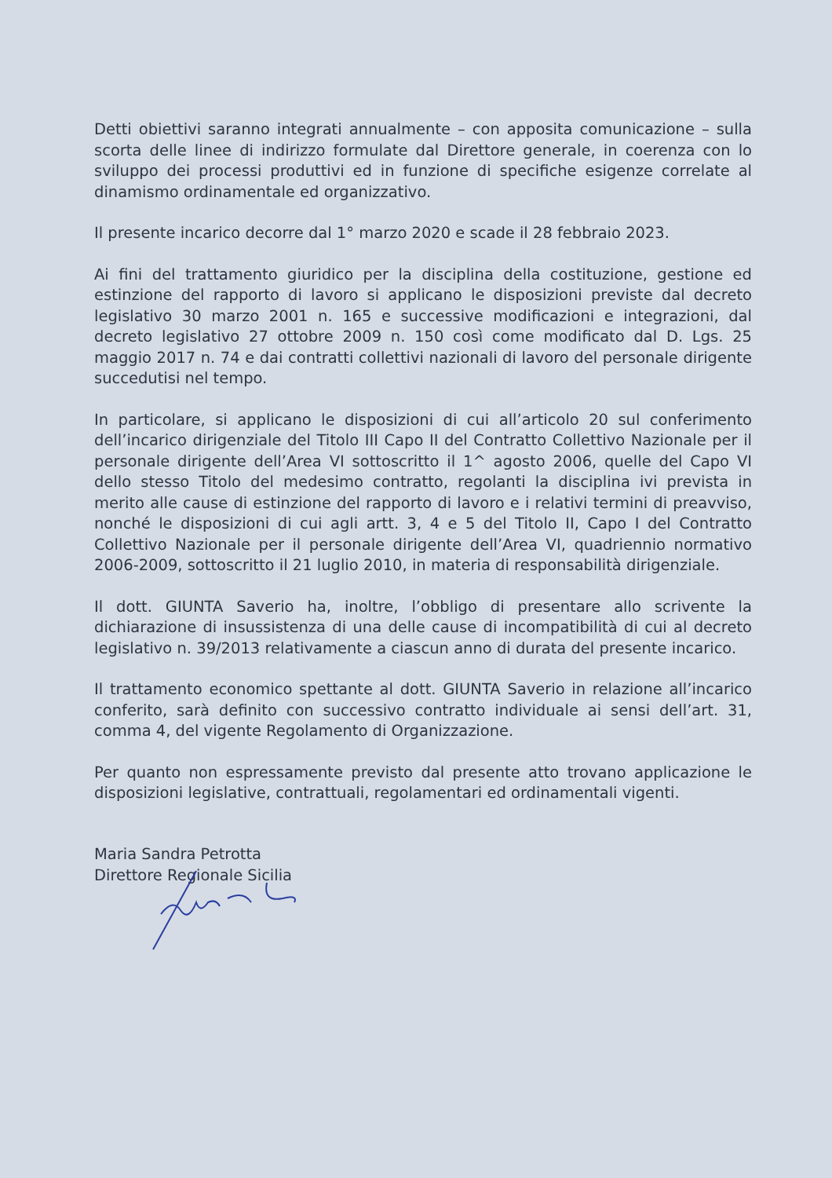Detti obiettivi saranno integrati annualmente – con apposita comunicazione – sulla scorta delle linee di indirizzo formulate dal Direttore generale, in coerenza con lo sviluppo dei processi produttivi ed in funzione di specifiche esigenze correlate al dinamismo ordinamentale ed organizzativo.
Il presente incarico decorre dal 1° marzo 2020 e scade il 28 febbraio 2023.
Ai fini del trattamento giuridico per la disciplina della costituzione, gestione ed estinzione del rapporto di lavoro si applicano le disposizioni previste dal decreto legislativo 30 marzo 2001 n. 165 e successive modificazioni e integrazioni, dal decreto legislativo 27 ottobre 2009 n. 150 così come modificato dal D. Lgs. 25 maggio 2017 n. 74 e dai contratti collettivi nazionali di lavoro del personale dirigente succedutisi nel tempo.
In particolare, si applicano le disposizioni di cui all’articolo 20 sul conferimento dell’incarico dirigenziale del Titolo III Capo II del Contratto Collettivo Nazionale per il personale dirigente dell’Area VI sottoscritto il 1^ agosto 2006, quelle del Capo VI dello stesso Titolo del medesimo contratto, regolanti la disciplina ivi prevista in merito alle cause di estinzione del rapporto di lavoro e i relativi termini di preavviso, nonché le disposizioni di cui agli artt. 3, 4 e 5 del Titolo II, Capo I del Contratto Collettivo Nazionale per il personale dirigente dell’Area VI, quadriennio normativo 2006-2009, sottoscritto il 21 luglio 2010, in materia di responsabilità dirigenziale.
Il dott. GIUNTA Saverio ha, inoltre, l’obbligo di presentare allo scrivente la dichiarazione di insussistenza di una delle cause di incompatibilità di cui al decreto legislativo n. 39/2013 relativamente a ciascun anno di durata del presente incarico.
Il trattamento economico spettante al dott. GIUNTA Saverio in relazione all’incarico conferito, sarà definito con successivo contratto individuale ai sensi dell’art. 31, comma 4, del vigente Regolamento di Organizzazione.
Per quanto non espressamente previsto dal presente atto trovano applicazione le disposizioni legislative, contrattuali, regolamentari ed ordinamentali vigenti.
Maria Sandra Petrotta
Direttore Regionale Sicilia